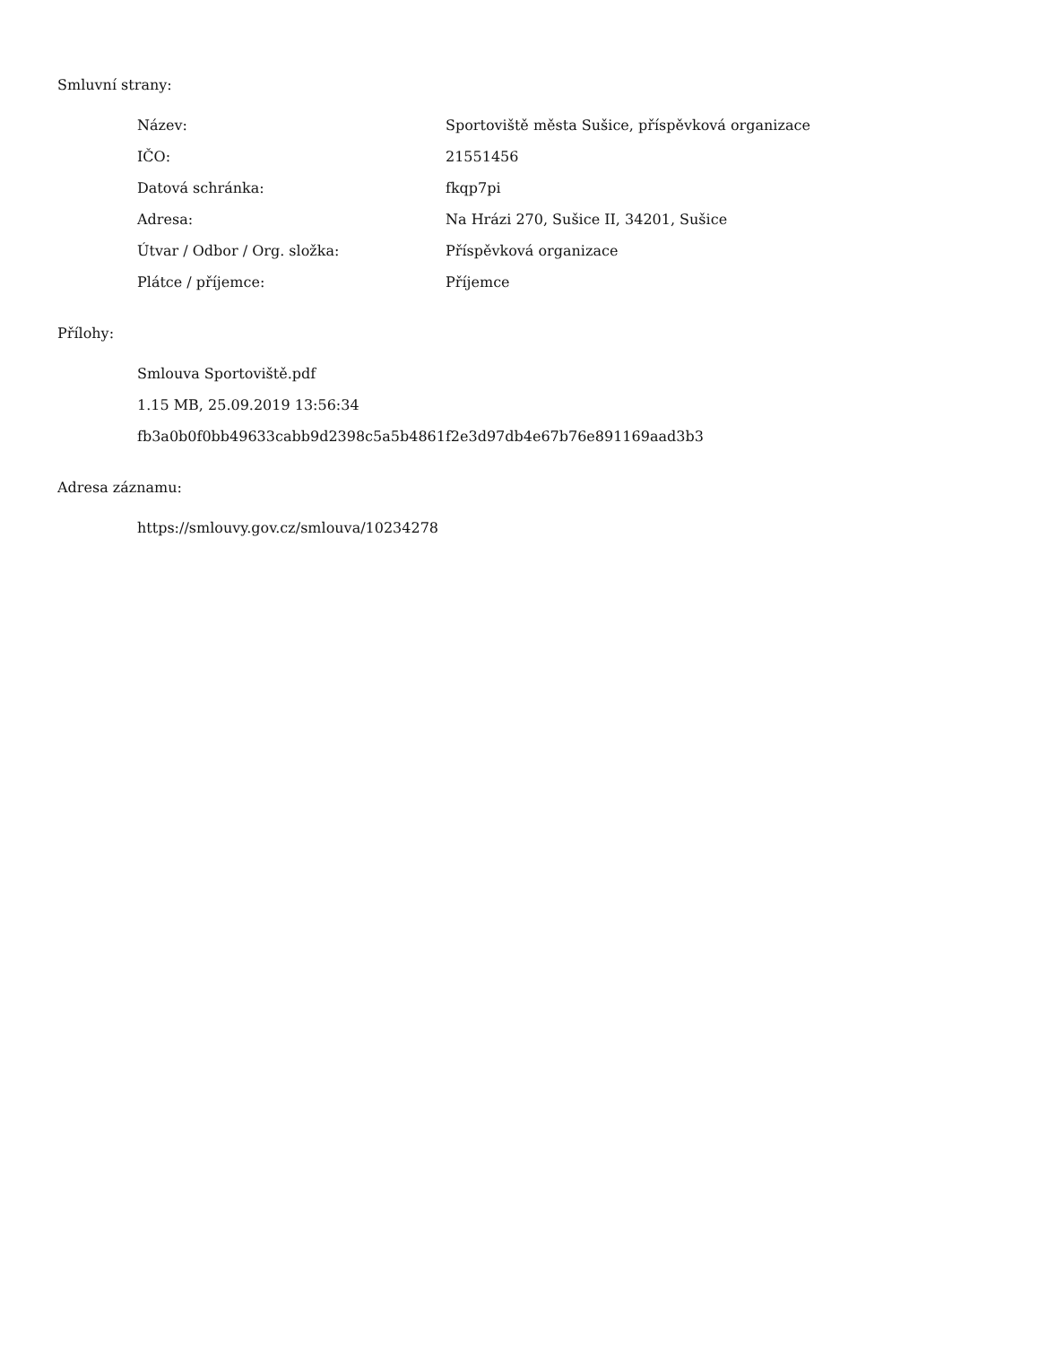Smluvní strany:
| Název: | Sportoviště města Sušice, příspěvková organizace |
| IČO: | 21551456 |
| Datová schránka: | fkqp7pi |
| Adresa: | Na Hrázi 270, Sušice II, 34201, Sušice |
| Útvar / Odbor / Org. složka: | Příspěvková organizace |
| Plátce / příjemce: | Příjemce |
Přílohy:
Smlouva Sportoviště.pdf
1.15 MB, 25.09.2019 13:56:34
fb3a0b0f0bb49633cabb9d2398c5a5b4861f2e3d97db4e67b76e891169aad3b3
Adresa záznamu:
https://smlouvy.gov.cz/smlouva/10234278